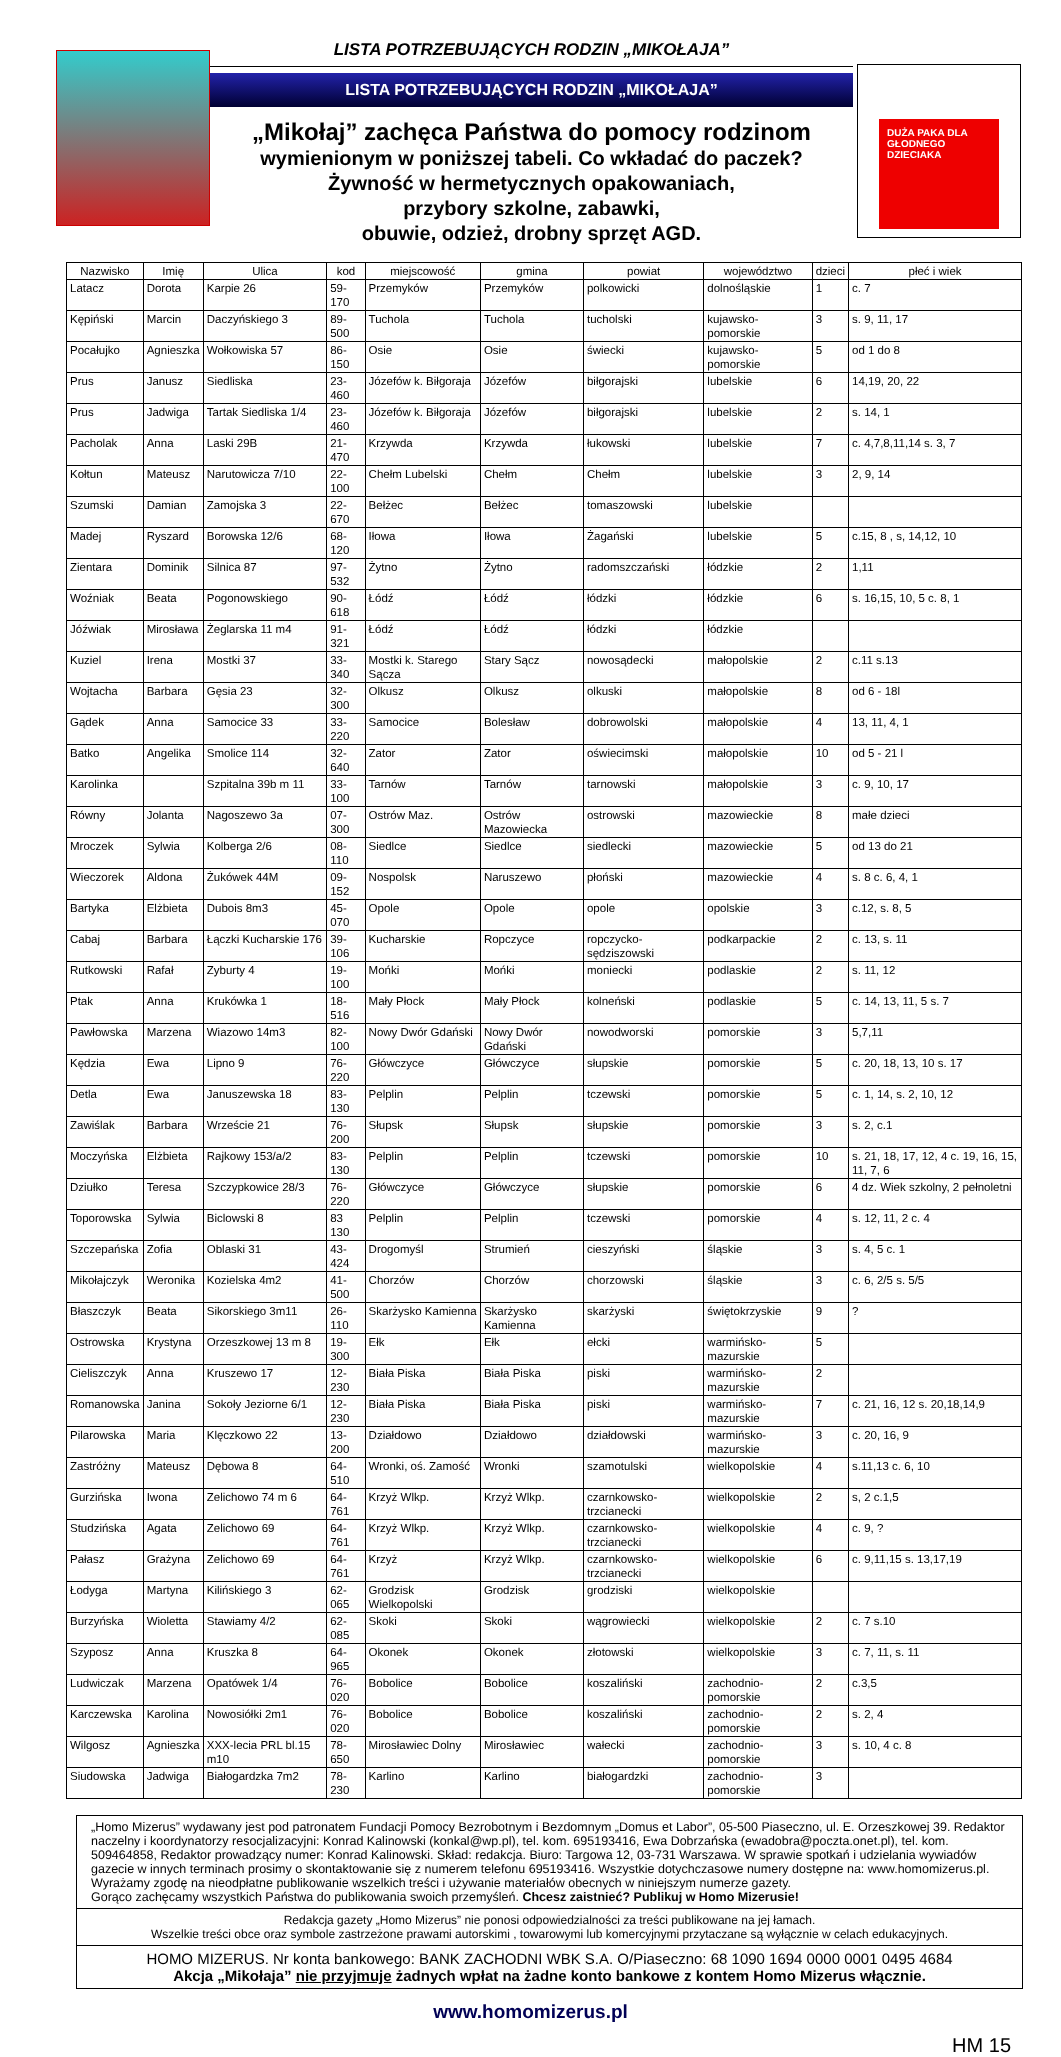LISTA POTRZEBUJĄCYCH RODZIN „MIKOŁAJA”
LISTA POTRZEBUJĄCYCH RODZIN „MIKOŁAJA”
„Mikołaj” zachęca Państwa do pomocy rodzinom
wymienionym w poniższej tabeli. Co wkładać do paczek?
Żywność w hermetycznych opakowaniach,
przybory szkolne, zabawki,
obuwie, odzież, drobny sprzęt AGD.
DUŻA PAKA DLA GŁODNEGO DZIECIAKA
| Nazwisko | Imię | Ulica | kod | miejscowość | gmina | powiat | województwo | dzieci | płeć i wiek |
| --- | --- | --- | --- | --- | --- | --- | --- | --- | --- |
| Latacz | Dorota | Karpie 26 | 59-170 | Przemyków | Przemyków | polkowicki | dolnośląskie | 1 | c. 7 |
| Kępiński | Marcin | Daczyńskiego 3 | 89-500 | Tuchola | Tuchola | tucholski | kujawsko-pomorskie | 3 | s. 9, 11, 17 |
| Pocałujko | Agnieszka | Wołkowiska 57 | 86-150 | Osie | Osie | świecki | kujawsko-pomorskie | 5 | od 1 do 8 |
| Prus | Janusz | Siedliska | 23-460 | Józefów k. Biłgoraja | Józefów | biłgorajski | lubelskie | 6 | 14,19, 20, 22 |
| Prus | Jadwiga | Tartak Siedliska 1/4 | 23-460 | Józefów k. Biłgoraja | Józefów | biłgorajski | lubelskie | 2 | s. 14, 1 |
| Pacholak | Anna | Laski 29B | 21-470 | Krzywda | Krzywda | łukowski | lubelskie | 7 | c. 4,7,8,11,14 s. 3, 7 |
| Kołtun | Mateusz | Narutowicza 7/10 | 22-100 | Chełm Lubelski | Chełm | Chełm | lubelskie | 3 | 2, 9, 14 |
| Szumski | Damian | Zamojska 3 | 22-670 | Bełżec | Bełżec | tomaszowski | lubelskie | | |
| Madej | Ryszard | Borowska 12/6 | 68-120 | Iłowa | Iłowa | Żagański | lubelskie | 5 | c.15, 8 , s, 14,12, 10 |
| Zientara | Dominik | Silnica 87 | 97-532 | Żytno | Żytno | radomszczański | łódzkie | 2 | 1,11 |
| Woźniak | Beata | Pogonowskiego | 90-618 | Łódź | Łódź | łódzki | łódzkie | 6 | s. 16,15, 10, 5 c. 8, 1 |
| Jóźwiak | Mirosława | Żeglarska 11 m4 | 91-321 | Łódź | Łódź | łódzki | łódzkie | | |
| Kuziel | Irena | Mostki 37 | 33-340 | Mostki k. Starego Sącza | Stary Sącz | nowosądecki | małopolskie | 2 | c.11 s.13 |
| Wojtacha | Barbara | Gęsia 23 | 32-300 | Olkusz | Olkusz | olkuski | małopolskie | 8 | od 6 - 18l |
| Gądek | Anna | Samocice 33 | 33-220 | Samocice | Bolesław | dobrowolski | małopolskie | 4 | 13, 11, 4, 1 |
| Batko | Angelika | Smolice 114 | 32-640 | Zator | Zator | oświecimski | małopolskie | 10 | od 5 - 21 l |
| Karolinka | | Szpitalna 39b m 11 | 33-100 | Tarnów | Tarnów | tarnowski | małopolskie | 3 | c. 9, 10, 17 |
| Równy | Jolanta | Nagoszewo 3a | 07-300 | Ostrów Maz. | Ostrów Mazowiecka | ostrowski | mazowieckie | 8 | małe dzieci |
| Mroczek | Sylwia | Kolberga 2/6 | 08-110 | Siedlce | Siedlce | siedlecki | mazowieckie | 5 | od 13 do 21 |
| Wieczorek | Aldona | Żukówek 44M | 09-152 | Nospolsk | Naruszewo | płoński | mazowieckie | 4 | s. 8 c. 6, 4, 1 |
| Bartyka | Elżbieta | Dubois 8m3 | 45-070 | Opole | Opole | opole | opolskie | 3 | c.12, s. 8, 5 |
| Cabaj | Barbara | Łączki Kucharskie 176 | 39-106 | Kucharskie | Ropczyce | ropczycko-sędziszowski | podkarpackie | 2 | c. 13, s. 11 |
| Rutkowski | Rafał | Zyburty 4 | 19-100 | Mońki | Mońki | moniecki | podlaskie | 2 | s. 11, 12 |
| Ptak | Anna | Krukówka 1 | 18-516 | Mały Płock | Mały Płock | kolneński | podlaskie | 5 | c. 14, 13, 11, 5 s. 7 |
| Pawłowska | Marzena | Wiazowo 14m3 | 82-100 | Nowy Dwór Gdański | Nowy Dwór Gdański | nowodworski | pomorskie | 3 | 5,7,11 |
| Kędzia | Ewa | Lipno 9 | 76-220 | Główczyce | Główczyce | słupskie | pomorskie | 5 | c. 20, 18, 13, 10 s. 17 |
| Detla | Ewa | Januszewska 18 | 83-130 | Pelplin | Pelplin | tczewski | pomorskie | 5 | c. 1, 14, s. 2, 10, 12 |
| Zawiślak | Barbara | Wrzeście 21 | 76-200 | Słupsk | Słupsk | słupskie | pomorskie | 3 | s. 2, c.1 |
| Moczyńska | Elżbieta | Rajkowy 153/a/2 | 83-130 | Pelplin | Pelplin | tczewski | pomorskie | 10 | s. 21, 18, 17, 12, 4 c. 19, 16, 15, 11, 7, 6 |
| Dziułko | Teresa | Szczypkowice 28/3 | 76-220 | Główczyce | Główczyce | słupskie | pomorskie | 6 | 4 dz. Wiek szkolny, 2 pełnoletni |
| Toporowska | Sylwia | Biclowski 8 | 83 130 | Pelplin | Pelplin | tczewski | pomorskie | 4 | s. 12, 11, 2 c. 4 |
| Szczepańska | Zofia | Oblaski 31 | 43-424 | Drogomyśl | Strumień | cieszyński | śląskie | 3 | s. 4, 5 c. 1 |
| Mikołajczyk | Weronika | Kozielska 4m2 | 41-500 | Chorzów | Chorzów | chorzowski | śląskie | 3 | c. 6, 2/5 s. 5/5 |
| Błaszczyk | Beata | Sikorskiego 3m11 | 26-110 | Skarżysko Kamienna | Skarżysko Kamienna | skarżyski | świętokrzyskie | 9 | ? |
| Ostrowska | Krystyna | Orzeszkowej 13 m 8 | 19-300 | Ełk | Ełk | ełcki | warmińsko-mazurskie | 5 | |
| Cieliszczyk | Anna | Kruszewo 17 | 12-230 | Biała Piska | Biała Piska | piski | warmińsko-mazurskie | 2 | |
| Romanowska | Janina | Sokoły Jeziorne 6/1 | 12-230 | Biała Piska | Biała Piska | piski | warmińsko-mazurskie | 7 | c. 21, 16, 12 s. 20,18,14,9 |
| Pilarowska | Maria | Klęczkowo 22 | 13-200 | Działdowo | Działdowo | działdowski | warmińsko-mazurskie | 3 | c. 20, 16, 9 |
| Zastróżny | Mateusz | Dębowa 8 | 64-510 | Wronki, oś. Zamość | Wronki | szamotulski | wielkopolskie | 4 | s.11,13 c. 6, 10 |
| Gurzińska | Iwona | Zelichowo 74 m 6 | 64-761 | Krzyż Wlkp. | Krzyż Wlkp. | czarnkowsko-trzcianecki | wielkopolskie | 2 | s, 2 c.1,5 |
| Studzińska | Agata | Zelichowo 69 | 64-761 | Krzyż Wlkp. | Krzyż Wlkp. | czarnkowsko-trzcianecki | wielkopolskie | 4 | c. 9, ? |
| Pałasz | Grażyna | Zelichowo 69 | 64-761 | Krzyż | Krzyż Wlkp. | czarnkowsko-trzcianecki | wielkopolskie | 6 | c. 9,11,15 s. 13,17,19 |
| Łodyga | Martyna | Kilińskiego 3 | 62-065 | Grodzisk Wielkopolski | Grodzisk | grodziski | wielkopolskie | | |
| Burzyńska | Wioletta | Stawiamy 4/2 | 62-085 | Skoki | Skoki | wągrowiecki | wielkopolskie | 2 | c. 7 s.10 |
| Szyposz | Anna | Kruszka 8 | 64-965 | Okonek | Okonek | złotowski | wielkopolskie | 3 | c. 7, 11, s. 11 |
| Ludwiczak | Marzena | Opatówek 1/4 | 76-020 | Bobolice | Bobolice | koszaliński | zachodnio-pomorskie | 2 | c.3,5 |
| Karczewska | Karolina | Nowosiółki 2m1 | 76-020 | Bobolice | Bobolice | koszaliński | zachodnio-pomorskie | 2 | s. 2, 4 |
| Wilgosz | Agnieszka | XXX-lecia PRL bl.15 m10 | 78-650 | Mirosławiec Dolny | Mirosławiec | wałecki | zachodnio-pomorskie | 3 | s. 10, 4 c. 8 |
| Siudowska | Jadwiga | Białogardzka 7m2 | 78-230 | Karlino | Karlino | białogardzki | zachodnio-pomorskie | 3 | |
„Homo Mizerus” wydawany jest pod patronatem Fundacji Pomocy Bezrobotnym i Bezdomnym „Domus et Labor”, 05-500 Piaseczno, ul. E. Orzeszkowej 39. Redaktor naczelny i koordynatorzy resocjalizacyjni: Konrad Kalinowski (konkal@wp.pl), tel. kom. 695193416, Ewa Dobrzańska (ewadobra@poczta.onet.pl), tel. kom. 509464858, Redaktor prowadzący numer: Konrad Kalinowski. Skład: redakcja. Biuro: Targowa 12, 03-731 Warszawa. W sprawie spotkań i udzielania wywiadów gazecie w innych terminach prosimy o skontaktowanie się z numerem telefonu 695193416. Wszystkie dotychczasowe numery dostępne na: www.homomizerus.pl.
Wyrażamy zgodę na nieodpłatne publikowanie wszelkich treści i używanie materiałów obecnych w niniejszym numerze gazety.
Gorąco zachęcamy wszystkich Państwa do publikowania swoich przemyśleń. Chcesz zaistnieć? Publikuj w Homo Mizerusie!
Redakcja gazety „Homo Mizerus” nie ponosi odpowiedzialności za treści publikowane na jej łamach.
Wszelkie treści obce oraz symbole zastrzeżone prawami autorskimi , towarowymi lub komercyjnymi przytaczane są wyłącznie w celach edukacyjnych.
HOMO MIZERUS. Nr konta bankowego: BANK ZACHODNI WBK S.A. O/Piaseczno: 68 1090 1694 0000 0001 0495 4684
Akcja „Mikołaja” nie przyjmuje żadnych wpłat na żadne konto bankowe z kontem Homo Mizerus włącznie.
www.homomizerus.pl
HM 15